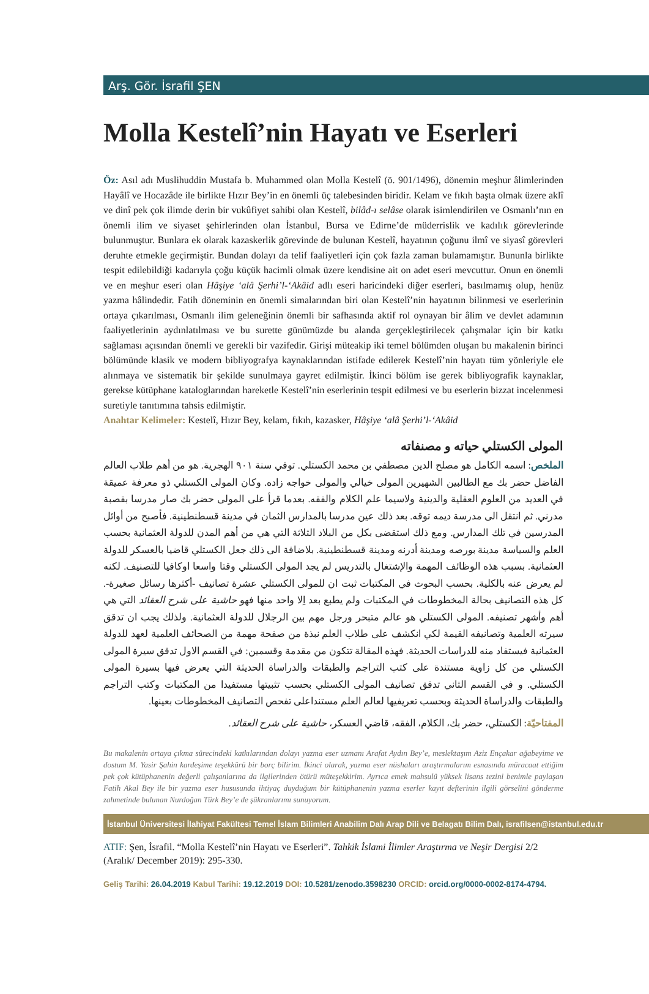Arş. Gör. İsrafil ŞEN
Molla Kestelî’nin Hayatı ve Eserleri
Öz: Asıl adı Muslihuddin Mustafa b. Muhammed olan Molla Kestelî (ö. 901/1496), dönemin meşhur âlimlerinden Hayâlî ve Hocazâde ile birlikte Hızır Bey’in en önemli üç talebesinden biridir. Kelam ve fıkıh başta olmak üzere aklî ve dinî pek çok ilimde derin bir vukûfiyet sahibi olan Kestelî, bilâd-ı selâse olarak isimlendirilen ve Osmanlı’nın en önemli ilim ve siyaset şehirlerinden olan İstanbul, Bursa ve Edirne’de müderrislik ve kadılık görevlerinde bulunmuştur. Bunlara ek olarak kazaskerlik görevinde de bulunan Kestelî, hayatının çoğunu ilmî ve siyasî görevleri deruhte etmekle geçirmiştir. Bundan dolayı da telif faaliyetleri için çok fazla zaman bulamamıştır. Bununla birlikte tespit edilebildiği kadarıyla çoğu küçük hacimli olmak üzere kendisine ait on adet eseri mevcuttur. Onun en önemli ve en meşhur eseri olan Hâşiye ‘alâ Şerhi’l-‘Akâid adlı eseri haricindeki diğer eserleri, basılmamış olup, henüz yazma hâlindedir. Fatih döneminin en önemli simalarından biri olan Kestelî’nin hayatının bilinmesi ve eserlerinin ortaya çıkarılması, Osmanlı ilim geleneğinin önemli bir safhasında aktif rol oynayan bir âlim ve devlet adamının faaliyetlerinin aydınlatılması ve bu surette günümüzde bu alanda gerçekleştirilecek çalışmalar için bir katkı sağlaması açısından önemli ve gerekli bir vazifedir. Girişi müteakip iki temel bölümden oluşan bu makalenin birinci bölümünde klasik ve modern bibliyografya kaynaklarından istifade edilerek Kestelî’nin hayatı tüm yönleriyle ele alınmaya ve sistematik bir şekilde sunulmaya gayret edilmiştir. İkinci bölüm ise gerek bibliyografik kaynaklar, gerekse kütüphane kataloglarından hareketle Kestelî’nin eserlerinin tespit edilmesi ve bu eserlerin bizzat incelenmesi suretiyle tanıtımına tahsis edilmiştir.
Anahtar Kelimeler: Kestelî, Hızır Bey, kelam, fıkıh, kazasker, Hâşiye ‘alâ Şerhi’l-‘Akâid
المولى الكستلي حياته و مصنفاته
الملخص: اسمه الكامل هو مصلح الدين مصطفي بن محمد الكستلي. توفي سنة ٩٠١ الهجرية. هو من أهم طلاب العالم الفاضل حضر بك مع الطالبين الشهيرين المولى خيالي والمولى خواجه زاده. وكان المولى الكستلي ذو معرفة عميقة في العديد من العلوم العقلية والدينية ولاسيما علم الكلام والفقه. بعدما قرأ على المولى حضر بك صار مدرسا بقصبة مدرني. ثم انتقل الى مدرسة ديمه توقه. بعد ذلك عين مدرسا بالمدارس الثمان في مدينة قسطنطينية. فأصبح من أوائل المدرسين في تلك المدارس. ومع ذلك استقضى بكل من البلاد الثلاثة التي هي من أهم المدن للدولة العثمانية بحسب العلم والسياسة مدينة بورصه ومدينة أدرنه ومدينة قسطنطينية. بلاضافة الى ذلك جعل الكستلي قاضيا بالعسكر للدولة العثمانية. بسبب هذه الوظائف المهمة والإشتغال بالتدريس لم يجد المولى الكستلي وقتا واسعا اوكافيا للتصنيف. لكنه لم يعرض عنه بالكلية. بحسب البحوث في المكتبات ثبت ان للمولى الكستلي عشرة تصانيف -أكثرها رسائل صغيرة-. كل هذه التصانيف بحالة المخطوطات في المكتبات ولم يطبع بعد اِلا واحد منها فهو حاشية على شرح العقائد التي هي أهم وأشهر تصنيفه. المولى الكستلي هو عالم متبحر ورجل مهم بين الرجلال للدولة العثمانية. ولذلك يجب ان تدقق سيرته العلمية وتصانيفه القيمة لكي انكشف على طلاب العلم نبذة من صفحة مهمة من الصحائف العلمية لعهد للدولة العثمانية فيستفاد منه للدراسات الحديثة. فهذه المقالة تتكون من مقدمة وقسمين: في القسم الاول تدقق سيرة المولى الكستلي من كل زاوية مستندة على كتب التراجم والطبقات والدراساة الحديثة التي يعرض فيها بسيرة المولى الكستلي. و في القسم الثاني تدقق تصانيف المولى الكستلي بحسب تثبيتها مستفيدا من المكتبات وكتب التراجم والطبقات والدراساة الحديثة وبحسب تعريفيها لعالم العلم مستنداعلى تفحص التصانيف المخطوطات بعينها.
المفتاحيّة: الكستلي، حضر بك، الكلام، الفقه، قاضي العسكر، حاشية على شرح العقائد.
Bu makalenin ortaya çıkma sürecindeki katkılarından dolayı yazma eser uzmanı Arafat Aydın Bey’e, meslektaşım Aziz Ençakar ağabeyime ve dostum M. Yasir Şahin kardeşime teşekkürü bir borç bilirim. İkinci olarak, yazma eser nüshaları araştırmalarım esnasında müracaat ettiğim pek çok kütüphanenin değerli çalışanlarına da ilgilerinden ötürü müteşekkirim. Ayrıca emek mahsulü yüksek lisans tezini benimle paylaşan Fatih Akal Bey ile bir yazma eser hususunda ihtiyaç duyduğum bir kütüphanenin yazma eserler kayıt defterinin ilgili görselini gönderme zahmetinde bulunan Nurdoğan Türk Bey’e de şükranlarımı sunuyorum.
İstanbul Üniversitesi İlahiyat Fakültesi Temel İslam Bilimleri Anabilim Dalı Arap Dili ve Belagatı Bilim Dalı, israfilsen@istanbul.edu.tr
ATIF: Şen, İsrafil. “Molla Kestelî’nin Hayatı ve Eserleri”. Tahkik İslami İlimler Araştırma ve Neşir Dergisi 2/2 (Aralık/ December 2019): 295-330.
Geliş Tarihi: 26.04.2019 Kabul Tarihi: 19.12.2019 DOI: 10.5281/zenodo.3598230 ORCID: orcid.org/0000-0002-8174-4794.